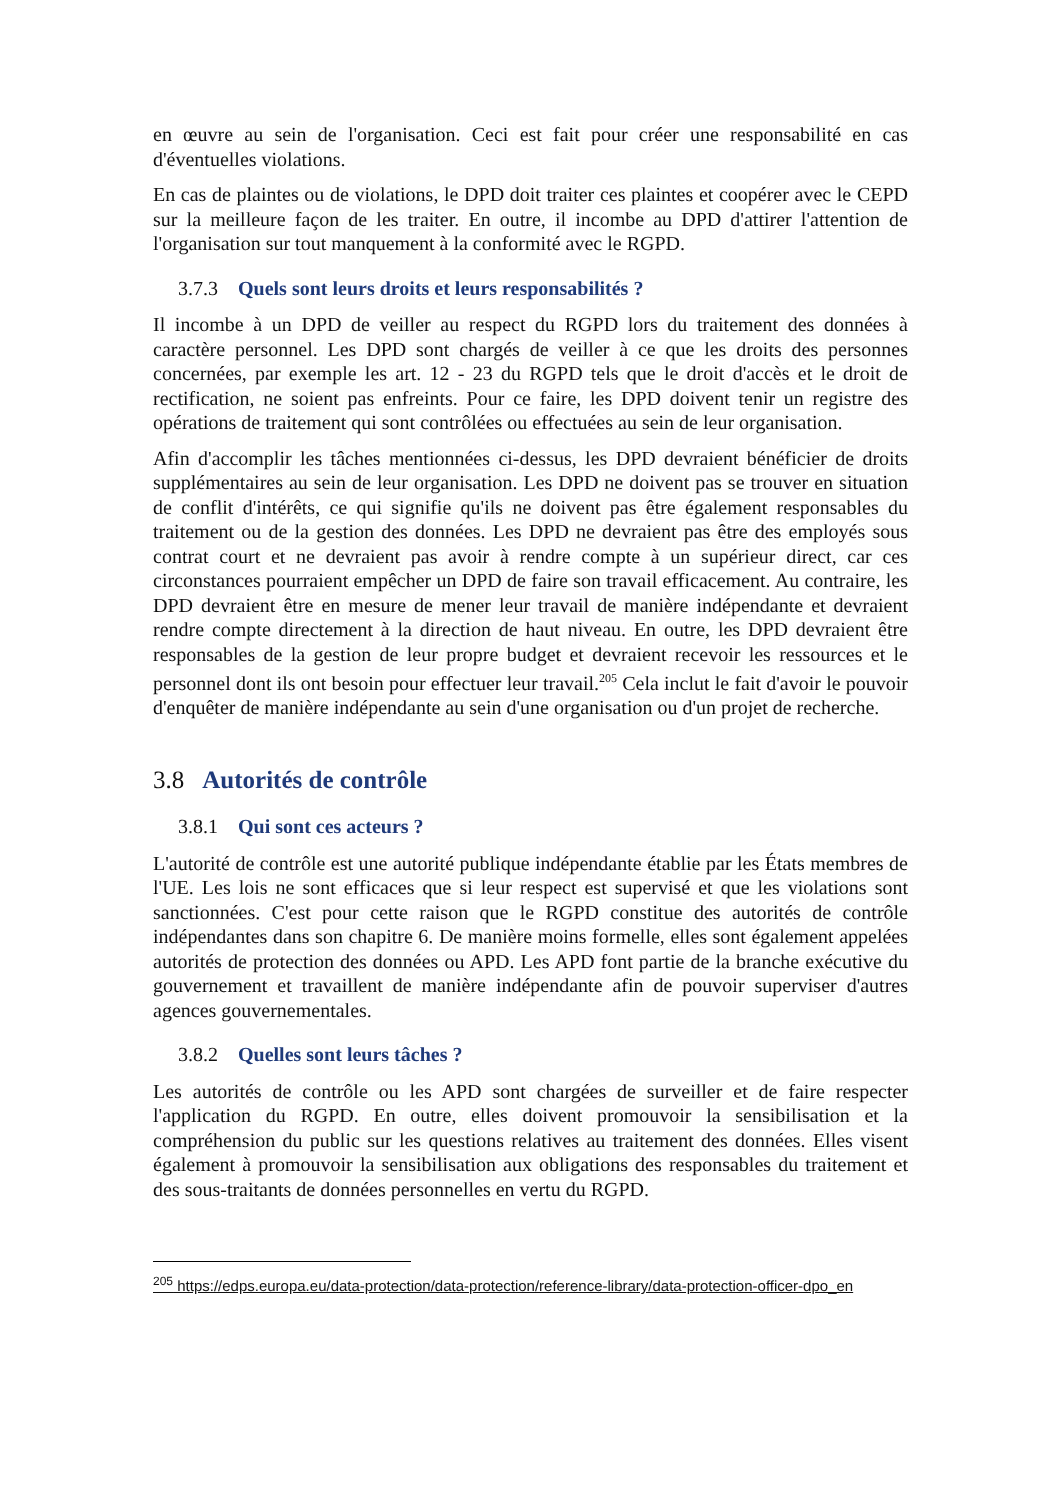en œuvre au sein de l'organisation. Ceci est fait pour créer une responsabilité en cas d'éventuelles violations.
En cas de plaintes ou de violations, le DPD doit traiter ces plaintes et coopérer avec le CEPD sur la meilleure façon de les traiter. En outre, il incombe au DPD d'attirer l'attention de l'organisation sur tout manquement à la conformité avec le RGPD.
3.7.3 Quels sont leurs droits et leurs responsabilités ?
Il incombe à un DPD de veiller au respect du RGPD lors du traitement des données à caractère personnel. Les DPD sont chargés de veiller à ce que les droits des personnes concernées, par exemple les art. 12 - 23 du RGPD tels que le droit d'accès et le droit de rectification, ne soient pas enfreints. Pour ce faire, les DPD doivent tenir un registre des opérations de traitement qui sont contrôlées ou effectuées au sein de leur organisation.
Afin d'accomplir les tâches mentionnées ci-dessus, les DPD devraient bénéficier de droits supplémentaires au sein de leur organisation. Les DPD ne doivent pas se trouver en situation de conflit d'intérêts, ce qui signifie qu'ils ne doivent pas être également responsables du traitement ou de la gestion des données. Les DPD ne devraient pas être des employés sous contrat court et ne devraient pas avoir à rendre compte à un supérieur direct, car ces circonstances pourraient empêcher un DPD de faire son travail efficacement. Au contraire, les DPD devraient être en mesure de mener leur travail de manière indépendante et devraient rendre compte directement à la direction de haut niveau. En outre, les DPD devraient être responsables de la gestion de leur propre budget et devraient recevoir les ressources et le personnel dont ils ont besoin pour effectuer leur travail.<sup>205</sup> Cela inclut le fait d'avoir le pouvoir d'enquêter de manière indépendante au sein d'une organisation ou d'un projet de recherche.
3.8 Autorités de contrôle
3.8.1 Qui sont ces acteurs ?
L'autorité de contrôle est une autorité publique indépendante établie par les États membres de l'UE. Les lois ne sont efficaces que si leur respect est supervisé et que les violations sont sanctionnées. C'est pour cette raison que le RGPD constitue des autorités de contrôle indépendantes dans son chapitre 6. De manière moins formelle, elles sont également appelées autorités de protection des données ou APD. Les APD font partie de la branche exécutive du gouvernement et travaillent de manière indépendante afin de pouvoir superviser d'autres agences gouvernementales.
3.8.2 Quelles sont leurs tâches ?
Les autorités de contrôle ou les APD sont chargées de surveiller et de faire respecter l'application du RGPD. En outre, elles doivent promouvoir la sensibilisation et la compréhension du public sur les questions relatives au traitement des données. Elles visent également à promouvoir la sensibilisation aux obligations des responsables du traitement et des sous-traitants de données personnelles en vertu du RGPD.
<sup>205</sup> https://edps.europa.eu/data-protection/data-protection/reference-library/data-protection-officer-dpo_en